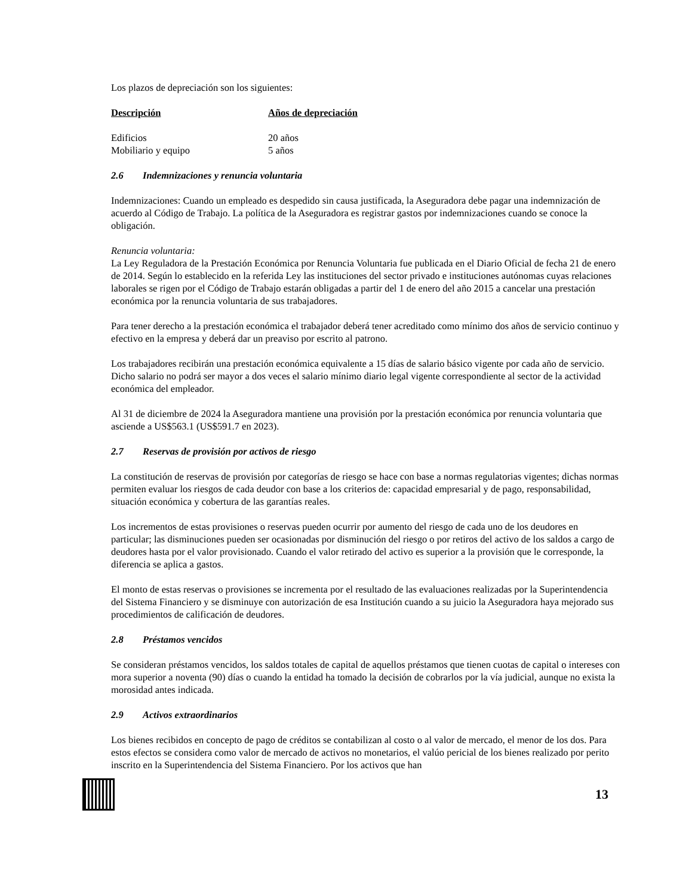Los plazos de depreciación son los siguientes:
| Descripción | Años de depreciación |
| --- | --- |
| Edificios | 20 años |
| Mobiliario y equipo | 5 años |
2.6 Indemnizaciones y renuncia voluntaria
Indemnizaciones: Cuando un empleado es despedido sin causa justificada, la Aseguradora debe pagar una indemnización de acuerdo al Código de Trabajo. La política de la Aseguradora es registrar gastos por indemnizaciones cuando se conoce la obligación.
Renuncia voluntaria:
La Ley Reguladora de la Prestación Económica por Renuncia Voluntaria fue publicada en el Diario Oficial de fecha 21 de enero de 2014. Según lo establecido en la referida Ley las instituciones del sector privado e instituciones autónomas cuyas relaciones laborales se rigen por el Código de Trabajo estarán obligadas a partir del 1 de enero del año 2015 a cancelar una prestación económica por la renuncia voluntaria de sus trabajadores.
Para tener derecho a la prestación económica el trabajador deberá tener acreditado como mínimo dos años de servicio continuo y efectivo en la empresa y deberá dar un preaviso por escrito al patrono.
Los trabajadores recibirán una prestación económica equivalente a 15 días de salario básico vigente por cada año de servicio. Dicho salario no podrá ser mayor a dos veces el salario mínimo diario legal vigente correspondiente al sector de la actividad económica del empleador.
Al 31 de diciembre de 2024 la Aseguradora mantiene una provisión por la prestación económica por renuncia voluntaria que asciende a US$563.1 (US$591.7 en 2023).
2.7 Reservas de provisión por activos de riesgo
La constitución de reservas de provisión por categorías de riesgo se hace con base a normas regulatorias vigentes; dichas normas permiten evaluar los riesgos de cada deudor con base a los criterios de: capacidad empresarial y de pago, responsabilidad, situación económica y cobertura de las garantías reales.
Los incrementos de estas provisiones o reservas pueden ocurrir por aumento del riesgo de cada uno de los deudores en particular; las disminuciones pueden ser ocasionadas por disminución del riesgo o por retiros del activo de los saldos a cargo de deudores hasta por el valor provisionado. Cuando el valor retirado del activo es superior a la provisión que le corresponde, la diferencia se aplica a gastos.
El monto de estas reservas o provisiones se incrementa por el resultado de las evaluaciones realizadas por la Superintendencia del Sistema Financiero y se disminuye con autorización de esa Institución cuando a su juicio la Aseguradora haya mejorado sus procedimientos de calificación de deudores.
2.8 Préstamos vencidos
Se consideran préstamos vencidos, los saldos totales de capital de aquellos préstamos que tienen cuotas de capital o intereses con mora superior a noventa (90) días o cuando la entidad ha tomado la decisión de cobrarlos por la vía judicial, aunque no exista la morosidad antes indicada.
2.9 Activos extraordinarios
Los bienes recibidos en concepto de pago de créditos se contabilizan al costo o al valor de mercado, el menor de los dos. Para estos efectos se considera como valor de mercado de activos no monetarios, el valúo pericial de los bienes realizado por perito inscrito en la Superintendencia del Sistema Financiero. Por los activos que han
13